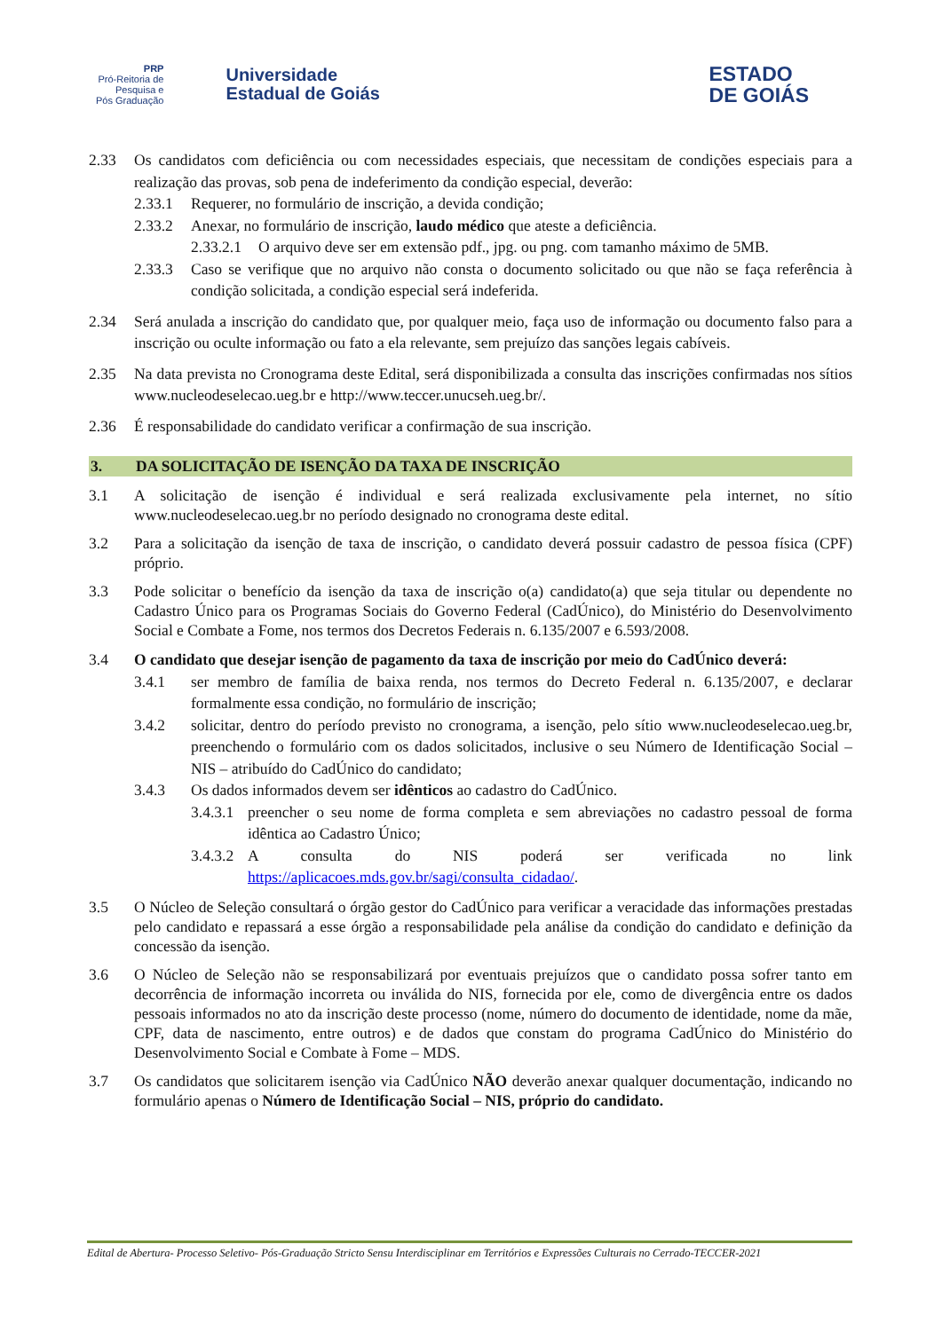PRP
Pró-Reitoria de
Pesquisa e
Pós Graduação
Universidade
Estadual de Goiás
ESTADO
DE GOIÁS
2.33 Os candidatos com deficiência ou com necessidades especiais, que necessitam de condições especiais para a realização das provas, sob pena de indeferimento da condição especial, deverão:
2.33.1 Requerer, no formulário de inscrição, a devida condição;
2.33.2 Anexar, no formulário de inscrição, laudo médico que ateste a deficiência.
2.33.2.1
O arquivo deve ser em extensão pdf., jpg. ou png. com tamanho máximo de 5MB.
2.33.3 Caso se verifique que no arquivo não consta o documento solicitado ou que não se faça referência à condição solicitada, a condição especial será indeferida.
2.34 Será anulada a inscrição do candidato que, por qualquer meio, faça uso de informação ou documento falso para a inscrição ou oculte informação ou fato a ela relevante, sem prejuízo das sanções legais cabíveis.
2.35 Na data prevista no Cronograma deste Edital, será disponibilizada a consulta das inscrições confirmadas nos sítios www.nucleodeselecao.ueg.br e http://www.teccer.unucseh.ueg.br/.
2.36 É responsabilidade do candidato verificar a confirmação de sua inscrição.
3. DA SOLICITAÇÃO DE ISENÇÃO DA TAXA DE INSCRIÇÃO
3.1 A solicitação de isenção é individual e será realizada exclusivamente pela internet, no sítio www.nucleodeselecao.ueg.br no período designado no cronograma deste edital.
3.2 Para a solicitação da isenção de taxa de inscrição, o candidato deverá possuir cadastro de pessoa física (CPF) próprio.
3.3 Pode solicitar o benefício da isenção da taxa de inscrição o(a) candidato(a) que seja titular ou dependente no Cadastro Único para os Programas Sociais do Governo Federal (CadÚnico), do Ministério do Desenvolvimento Social e Combate a Fome, nos termos dos Decretos Federais n. 6.135/2007 e 6.593/2008.
3.4 O candidato que desejar isenção de pagamento da taxa de inscrição por meio do CadÚnico deverá:
3.4.1 ser membro de família de baixa renda, nos termos do Decreto Federal n. 6.135/2007, e declarar formalmente essa condição, no formulário de inscrição;
3.4.2 solicitar, dentro do período previsto no cronograma, a isenção, pelo sítio www.nucleodeselecao.ueg.br, preenchendo o formulário com os dados solicitados, inclusive o seu Número de Identificação Social – NIS – atribuído do CadÚnico do candidato;
3.4.3 Os dados informados devem ser idênticos ao cadastro do CadÚnico.
3.4.3.1
preencher o seu nome de forma completa e sem abreviações no cadastro pessoal de forma idêntica ao Cadastro Único;
3.4.3.2
A consulta do NIS poderá ser verificada no link https://aplicacoes.mds.gov.br/sagi/consulta_cidadao/.
3.5 O Núcleo de Seleção consultará o órgão gestor do CadÚnico para verificar a veracidade das informações prestadas pelo candidato e repassará a esse órgão a responsabilidade pela análise da condição do candidato e definição da concessão da isenção.
3.6 O Núcleo de Seleção não se responsabilizará por eventuais prejuízos que o candidato possa sofrer tanto em decorrência de informação incorreta ou inválida do NIS, fornecida por ele, como de divergência entre os dados pessoais informados no ato da inscrição deste processo (nome, número do documento de identidade, nome da mãe, CPF, data de nascimento, entre outros) e de dados que constam do programa CadÚnico do Ministério do Desenvolvimento Social e Combate à Fome – MDS.
3.7 Os candidatos que solicitarem isenção via CadÚnico NÃO deverão anexar qualquer documentação, indicando no formulário apenas o Número de Identificação Social – NIS, próprio do candidato.
Edital de Abertura- Processo Seletivo- Pós-Graduação Stricto Sensu Interdisciplinar em Territórios e Expressões Culturais no Cerrado-TECCER-2021